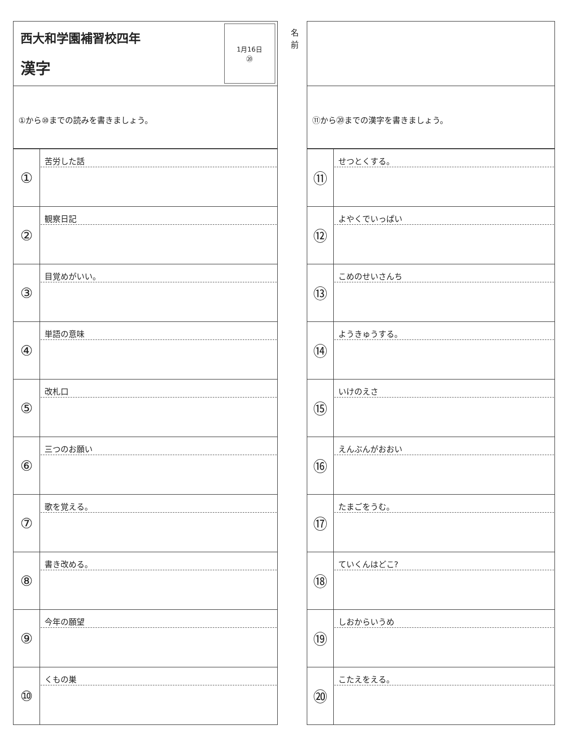西大和学園補習校四年
漢字
1月16日
⑳
①から⑩までの読みを書きましょう。
| ① | 苦労した話 |
| ② | 観察日記 |
| ③ | 目覚めがいい。 |
| ④ | 単語の意味 |
| ⑤ | 改札口 |
| ⑥ | 三つのお願い |
| ⑦ | 歌を覚える。 |
| ⑧ | 書き改める。 |
| ⑨ | 今年の願望 |
| ⑩ | くもの巣 |
名前
⑪から⑳までの漢字を書きましょう。
| ⑪ | せつとくする。 |
| ⑫ | よやくでいっぱい |
| ⑬ | こめのせいさんち |
| ⑭ | ようきゅうする。 |
| ⑮ | いけのえさ |
| ⑯ | えんぶんがおおい |
| ⑰ | たまごをうむ。 |
| ⑱ | ていくんはどこ? |
| ⑲ | しおからいうめ |
| ⑳ | こたえをえる。 |